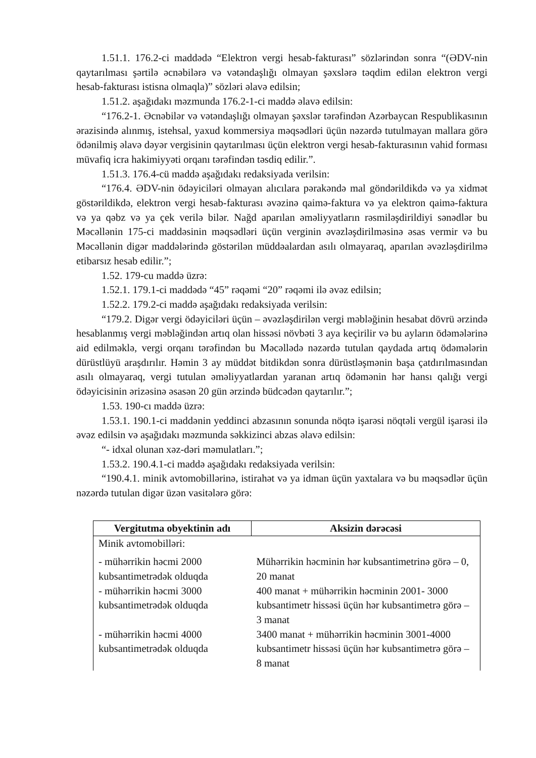1.51.1. 176.2-ci maddədə “Elektron vergi hesab-fakturası” sözlərindən sonra “(ƏDV-nin qaytarılması şərtilə əcnəbilərə və vətəndaşlığı olmayan şəxslərə təqdim edilən elektron vergi hesab-fakturası istisna olmaqla)” sözləri əlavə edilsin;
1.51.2. aşağıdakı məzmunda 176.2-1-ci maddə əlavə edilsin:
“176.2-1. Əcnəbilər və vətəndaşlığı olmayan şəxslər tərəfindən Azərbaycan Respublikasının ərazisində alınmış, istehsal, yaxud kommersiya məqsədləri üçün nəzərdə tutulmayan mallara görə ödənilmiş əlavə dəyər vergisinin qaytarılması üçün elektron vergi hesab-fakturasının vahid forması müvafiq icra hakimiyyəti orqanı tərəfindən təsdiq edilir.”.
1.51.3. 176.4-cü maddə aşağıdakı redaksiyada verilsin:
“176.4. ƏDV-nin ödəyiciləri olmayan alıcılara pərakəndə mal göndərildikdə və ya xidmət göstərildikdə, elektron vergi hesab-fakturası əvəzinə qaimə-faktura və ya elektron qaimə-faktura və ya qəbz və ya çek verilə bilər. Nağd aparılan əməliyyatların rəsmiləşdirildiyi sənədlər bu Məcəllənin 175-ci maddəsinin məqsədləri üçün verginin əvəzləşdirilməsinə əsas vermir və bu Məcəllənin digər maddələrində göstərilən müddəalardan asılı olmayaraq, aparılan əvəzləşdirilmə etibarsız hesab edilir.”;
1.52. 179-cu maddə üzrə:
1.52.1. 179.1-ci maddədə “45” rəqəmi “20” rəqəmi ilə əvəz edilsin;
1.52.2. 179.2-ci maddə aşağıdakı redaksiyada verilsin:
“179.2. Digər vergi ödəyiciləri üçün – əvəzləşdirilən vergi məbləğinin hesabat dövrü ərzində hesablanmış vergi məbləğindən artıq olan hissəsi növbəti 3 aya keçirilir və bu ayların ödəmələrinə aid edilməklə, vergi orqanı tərəfindən bu Məcəllədə nəzərdə tutulan qaydada artıq ödəmələrin dürüstlüyü araşdırılır. Həmin 3 ay müddət bitdikdən sonra dürüstləşmənin başa çatdırılmasından asılı olmayaraq, vergi tutulan əməliyyatlardan yaranan artıq ödəmənin hər hansı qalığı vergi ödəyicisinin ərizəsinə əsasən 20 gün ərzində büdcədən qaytarılır.”;
1.53. 190-cı maddə üzrə:
1.53.1. 190.1-ci maddənin yeddinci abzasının sonunda nöqtə işarəsi nöqtəli vergül işarəsi ilə əvəz edilsin və aşağıdakı məzmunda səkkizinci abzas əlavə edilsin:
“- idxal olunan xəz-dəri məmulatları.”;
1.53.2. 190.4.1-ci maddə aşağıdakı redaksiyada verilsin:
“190.4.1. minik avtomobillərinə, istirahət və ya idman üçün yaxtalara və bu məqsədlər üçün nəzərdə tutulan digər üzən vasitələrə görə:
| Vergitutma obyektinin adı | Aksizin dərəcəsi |
| --- | --- |
| Minik avtomobilləri: | |
| - mühərrikin həcmi 2000 kubsantimetrədək olduqda | Mühərrikin həcminin hər kubsantimetrinə görə – 0, 20 manat |
| - mühərrikin həcmi 3000 kubsantimetrədək olduqda | 400 manat + mühərrikin həcminin 2001- 3000 kubsantimetr hissəsi üçün hər kubsantimetrə görə – 3 manat |
| - mühərrikin həcmi 4000 kubsantimetrədək olduqda | 3400 manat + mühərrikin həcminin 3001-4000 kubsantimetr hissəsi üçün hər kubsantimetrə görə – 8 manat |